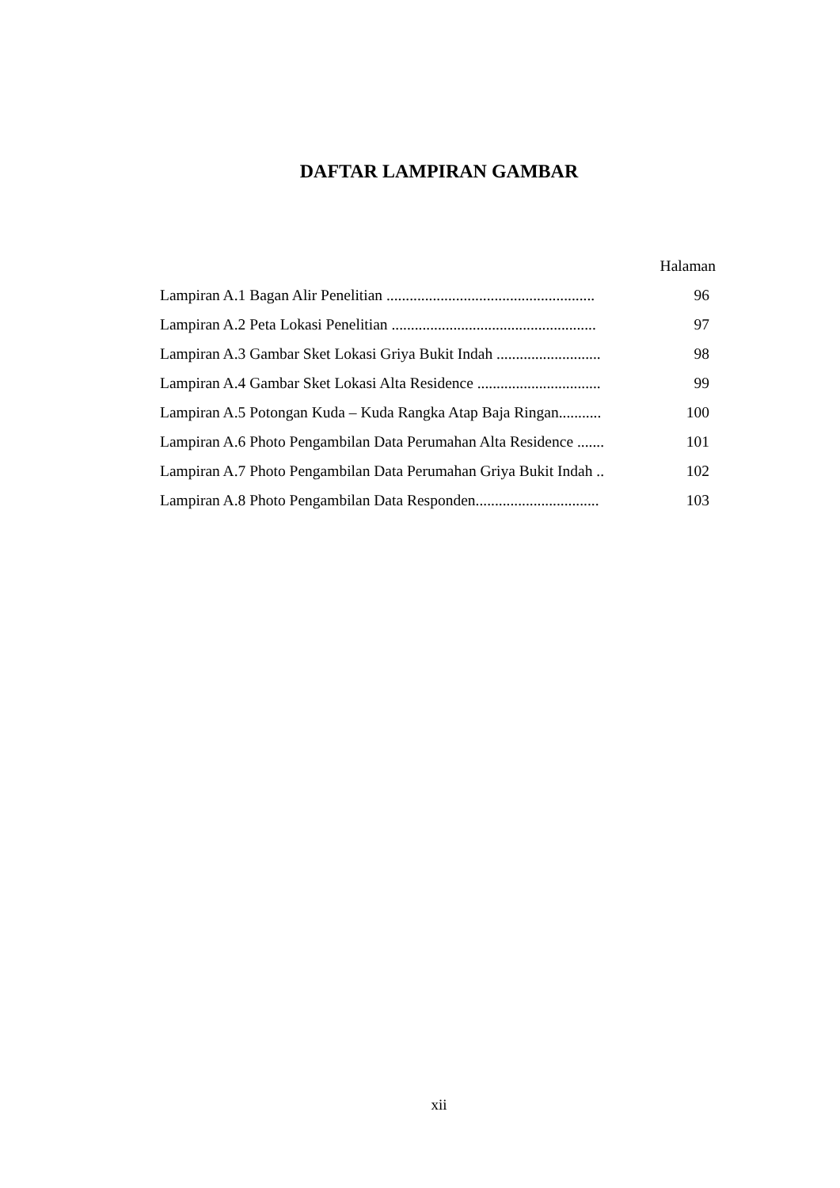DAFTAR LAMPIRAN GAMBAR
Halaman
Lampiran A.1 Bagan Alir Penelitian ...................................................... 96
Lampiran A.2 Peta Lokasi Penelitian ..................................................... 97
Lampiran A.3 Gambar Sket Lokasi Griya Bukit Indah ........................... 98
Lampiran A.4 Gambar Sket Lokasi Alta Residence ................................ 99
Lampiran A.5 Potongan Kuda – Kuda Rangka Atap Baja Ringan........... 100
Lampiran A.6 Photo Pengambilan Data Perumahan Alta Residence ....... 101
Lampiran A.7 Photo Pengambilan Data Perumahan Griya Bukit Indah .. 102
Lampiran A.8 Photo Pengambilan Data Responden................................ 103
xii